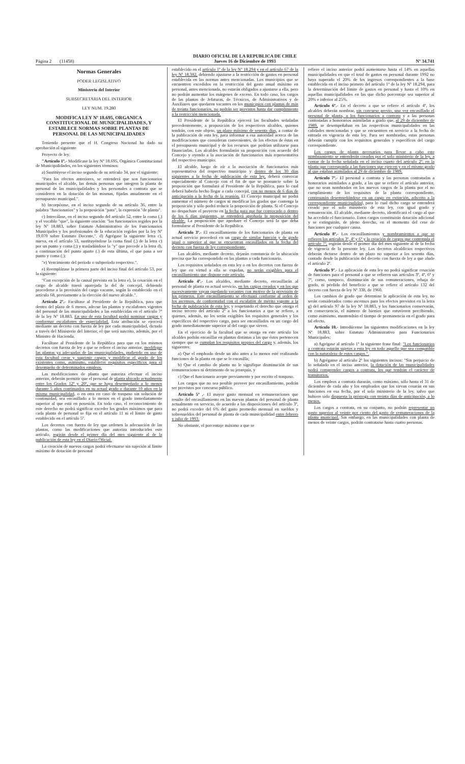Página 2 (11458) DIARIO OFICIAL DE LA REPUBLICA DE CHILE
Jueves 16 de Diciembre de 1993 Nº 34.741
Normas Generales
PODER LEGISLATIVO
Ministerio del Interior
SUBSECRETARIA DEL INTERIOR
LEY NUM. 19.280
MODIFICA LEY Nº 18.695, ORGANICA CONSTITUCIONAL DE MUNICIPALIDADES, Y ESTABLECE NORMAS SOBRE PLANTAS DE PERSONAL DE LAS MUNICIPALIDADES
Teniendo presente que el H. Congreso Nacional ha dado su aprobación al siguiente
Proyecto de ley:
"Artículo 1º.- Modifícase la ley Nº 18.695, Orgánica Constitucional de Municipalidades, en los siguientes términos:
a) Sustitúyese el inciso segundo de su artículo 34, por el siguiente:
"Para los efectos anteriores, se entenderá que son funcionarios municipales el alcalde, las demás personas que integren la planta de personal de las municipalidades y los personales a contrata que se consideren en la dotación de las mismas, fijadas anualmente en el presupuesto municipal.".
b) Incorpórase, en el inciso segundo de su artículo 36, entre la palabra "funcionarios" y la preposición "para", la expresión "de planta".
c) Intercálase, en el inciso segundo del artículo 52, entre la coma (,) y el vocablo "que", la siguiente oración: "los funcionarios regidos por la ley Nº 18.883, sobre Estatuto Administrativo de los Funcionarios Municipales y los profesionales de la educación regidos por la ley Nº 19.070 sobre Estatuto Docente,". d) Agrégase la siguiente letra c), nueva, en el artículo 53, sustituyéndose la coma final (,) de la letra c) por un punto y coma (;) y trasladándose la "y" que precede a la letra d), a continuación del punto aparte (.) de esta última, el que pasa a ser punto y coma (;):
"e) Vencimiento del período o subperíodo respectivo.".
e) Reemplázase la primera parte del inciso final del artículo 53, por la siguiente:
"Con excepción de la causal prevista en la letra e), la cesación en el cargo de alcalde traerá aparejada la del de concejal, debiendo procederse a la provisión del cargo vacante, según lo establecido en el artículo 68, previamente a la elección del nuevo alcalde.".
Artículo 2º.- Facúltase al Presidente de la República, para que dentro del plazo de 6 meses, adecue las plantas y escalafones vigentes del personal de las municipalidades a las establecidas en el artículo 7º de la ley Nº 18.883. En uso de esta facultad podrá nominar cargos y conformar escalafones de especialidad. Esta atribución se ejercerá mediante un decreto con fuerza de ley por cada municipalidad, dictado a través del Ministerio del Interior, el que será suscrito, además, por el Ministro de Hacienda.
Facúltase al Presidente de la República para que en los mismos decretos con fuerza de ley a que se refiere el inciso anterior, modifique las plantas ya adecuadas de las municipalidades, pudiendo en uso de esta facultad crear y suprimir cargos y modificar el grado de los existentes como, asimismo, establecer requisitos específicos para el desempeño de determinados empleos.
Las modificaciones de planta que autoriza efectuar el inciso anterior, deberán permitir que el personal de planta ubicado actualmente entre los Grados 12º y 20º, que se haya desempeñado a lo menos durante 5 años continuados en su actual grado o durante 10 años en la misma municipalidad, o en otra en caso de traspaso sin solución de continuidad, sea encasillado a lo menos en el grado inmediatamente superior al que está en posesión. En todo caso, el reconocimiento de este derecho no podrá significar exceder los grados máximos que para cada planta de personal se fija en el artículo 11 ni el límite de gasto establecido en el artículo 5º.
Los decretos con fuerza de ley que ordenen la adecuación de las plantas, como las modificaciones que autoriza introducirles este artículo, regirán desde el primer día del mes siguiente al de la publicación de esta ley en el Diario Oficial.
La creación de nuevos cargos podrá efectuarse sin sujeción al límite máximo de dotación de personal
establecido en el artículo 1º de la ley Nº 18.294 y en el artículo 67 de la ley Nº 18.382, debiendo ajustarse a la restricción de gastos en personal establecida en las normas antes mencionadas. Los municipios que se encuentren excedidos en la restricción del gasto anual máximo en personal, antes mencionada, no estarán obligados a ajustarse a ella, pero no podrán aumentar los márgenes de exceso. En todo caso, los cargos de las plantas de Jefaturas, de Técnicos, de Administrativos y de Auxiliares que quedaren vacantes en los municipios con plantas de más de treinta funcionarios, no podrán ser provistos hasta dar cumplimiento a la restricción mencionada.
El Presidente de la República ejercerá las facultades señaladas precedentemente, a proposición de los respectivos alcaldes, quienes tendrán, con este objeto, un plazo máximo de sesenta días, a contar de la publicación de esta ley, para informar a esa autoridad acerca de las modificaciones que consideran convenientes, de los efectos de éstas en el presupuesto municipal y de los recursos que podrían utilizarse para financiarlas. Los alcaldes formularán su proposición con acuerdo del Concejo y oyendo a la asociación de funcionarios más representativa del respectivo municipio.
El alcalde, luego de oír a la asociación de funcionarios más representativa del respectivo municipio y dentro de los 30 días siguientes a la fecha de publicación de esta ley, deberá convocar especialmente al Concejo con el fin de que se pronuncie sobre la proposición que formulará al Presidente de la República, para lo cual deberá haberla hecho llegar a cada concejal, con no menos de 6 días de anticipación a la fecha de la reunión. El Concejo municipal no podrá aumentar el número de cargos ni modificar los grados que contenga la proposición y sólo podrá reducir la proposición de planta. Si el Concejo no despachare el proyecto en la fecha para que fue convocado o dentro de los 6 días siguientes, se entenderá aprobada la proposición del alcalde. La proposición que aprobare el Concejo será la que deba formularse al Presidente de la República.
Artículo 3º.- El encasillamiento de los funcionarios de planta en actual servicio procederá en un cargo de similar función y de grado igual o superior al que se encuentran encasillados en la fecha del decreto con fuerza de ley correspondiente.
Los alcaldes, mediante decreto, dejarán constancia de la ubicación precisa que ha correspondido en las plantas a cada funcionario.
Los requisitos señalados en esta ley o en los decretos con fuerza de ley que en virtud a ella se expidan, no serán exigibles para el encasillamiento que dispone este artículo.
Artículo 4º.- Los alcaldes, mediante decreto, encasillarán al personal de planta en actual servicio, en los cargos creados y en los que sucesivamente vayan quedando vacantes con motivo de la provisión de los primeros. Este encasillamiento se efectuará conforme al orden de los ascensos, de conformidad con el escalafón de mérito vigente a la fecha de publicación de esta ley, y respetando el derecho que otorga el inciso tercero del artículo 2º a los funcionarios a que se refiere, a quienes, además, no les serán exigibles los requisitos generales y los específicos del respectivo cargo, para ser encasillados en un cargo del grado inmediatamente superior al del cargo que sirven.
En el ejercicio de la facultad que se otorga en este artículo los alcaldes podrán encasillar en plantas distintas a las que éstos pertenecen siempre que se cumplan los requisitos propios del cargo y, además, los siguientes:
a) Que el empleado desde un año antes a lo menos esté realizando funciones de la planta en que se le encasilla;
b) Que el cambio de planta no le signifique disminución de sus remuneraciones ni detrimento de su jerarquía, y
c) Que el funcionario acepte previamente y por escrito el traspaso.
Los cargos que no sea posible proveer por encasillamiento, podrán ser provistos por concurso público.
Artículo 5º .- El mayor gasto mensual en remuneraciones que resulte del encasillamiento en las nuevas plantas del personal de planta actualmente en servicio, de acuerdo a las disposiciones del artículo 3º, no podrá exceder del 6% del gasto promedio mensual en sueldos y sobresueldos del personal de planta de cada municipalidad entre febrero y julio de 1993.
No obstante, el porcentaje máximo a que se
refiere el inciso anterior podrá aumentarse hasta el 14% en aquellas municipalidades en que el total de gastos en personal durante 1992 no haya superado el 20% de los ingresos correspondientes a la base establecida en el inciso primero del artículo 1º de la ley Nº 18.294, para la determinación del límite de gastos en personal y hasta el 10% en aquellas municipalidades en las que dicho porcentaje sea superior al 20% e inferior al 25%.
Artículo 6º.- En el decreto a que se refiere el artículo 4º, los alcaldes deberán nombrar, sin concurso previo, una vez encasillado el personal de planta, a los funcionarios a contrata y a las personas contratadas a honorarios asimiladas a grado que, al 29 de diciembre de 1989, se desempeñaban en las respectivas municipalidades en las calidades mencionadas y que se encuentren en servicio a la fecha de entrada en vigencia de esta ley. Para ser nombradas, estas personas deberán cumplir con los requisitos generales y específicos del cargo correspondiente.
Los cargos de planta necesarios para llevar a cabo este nombramiento se entenderán creados por el solo ministerio de la ley, a contar de la fecha señalada en el inciso cuarto del artículo 2º, en la planta que corresponda a las funciones que ejercen y en el mismo grado al que estaban asimilados al 29 de diciembre de 1989.
Artículo 7º.- El personal a contrata y las personas contratadas a honorarios asimilados a grado, a las que se refiere el artículo anterior, que no sean nombrados en los nuevos cargos de la planta por el no cumplimiento de los requisitos de la planta correspondiente, continuarán desempeñándose en un cargo en extinción, adscrito a la correspondiente municipalidad, para lo cual dicho cargo se entenderá creado por el solo ministerio de esta ley, con igual grado y remuneración. El alcalde, mediante decreto, identificará el cargo al que ha accedido el funcionario. Estos cargos constituirán dotación adicional y se extinguirán, de pleno derecho, en el momento del cese de funciones por cualquier causa.
Artículo 8º.- Los encasillamientos y nombramientos a que se refieren los artículos 3º, 4º y 6º y la creación de cargos que contempla el artículo 7º, regirán desde el primer día del mes siguiente al de la fecha de vigencia de la presente ley. Los decretos alcaldicios respectivos deberán dictarse dentro de un plazo no superior a los sesenta días, contado desde la publicación del decreto con fuerza de ley a que alude el artículo 2º.
Artículo 9º.- La aplicación de esta ley no podrá significar cesación de funciones para el personal a que se refieren sus artículos 3º, 4º, 6º y 7º, como, tampoco, disminución de sus remuneraciones, rebaja de grado, ni pérdida del beneficio a que se refiere el artículo 132 del decreto con fuerza de ley Nº 338, de 1960.
Los cambios de grado que determine la aplicación de esta ley, no serán considerados como ascensos para los efectos previstos en la letra g) del artículo 97 de la ley Nº 18.883, y los funcionarios conservarán, en consecuencia, el número de bienios que estuvieren percibiendo, como asimismo, mantendrán el tiempo de permanencia en el grado para tal efecto.
Artículo 10.- Introdúcense las siguientes modificaciones en la ley Nº 18.883, sobre Estatuto Administrativo para Funcionarios Municipales:
a) Agrégase al artículo 1º la siguiente frase final: "Los funcionarios a contrata estarán sujetos a esta ley en todo aquello que sea compatible con la naturaleza de estos cargos.".
b) Agréganse al artículo 2º los siguientes incisos: "Sin perjuicio de lo señalado en el inciso anterior, la dotación de las municipalidades podrá comprender cargos a contrata, los que tendrán el carácter de transitorios.
Los empleos a contrata durarán, como máximo, sólo hasta el 31 de diciembre de cada año y los empleados que los sirvan cesarán en sus funciones en esa fecha, por el solo ministerio de la ley, salvo que hubiere sido dispuesta la prórroga con treinta días de anticipación, a lo menos.
Los cargos a contrata, en su conjunto, no podrán representar un gasto superior al veinte por ciento del gasto de remuneraciones de la planta municipal. Sin embargo, en las municipalidades con planta de menos de veinte cargos, podrán contratarse hasta cuatro personas.